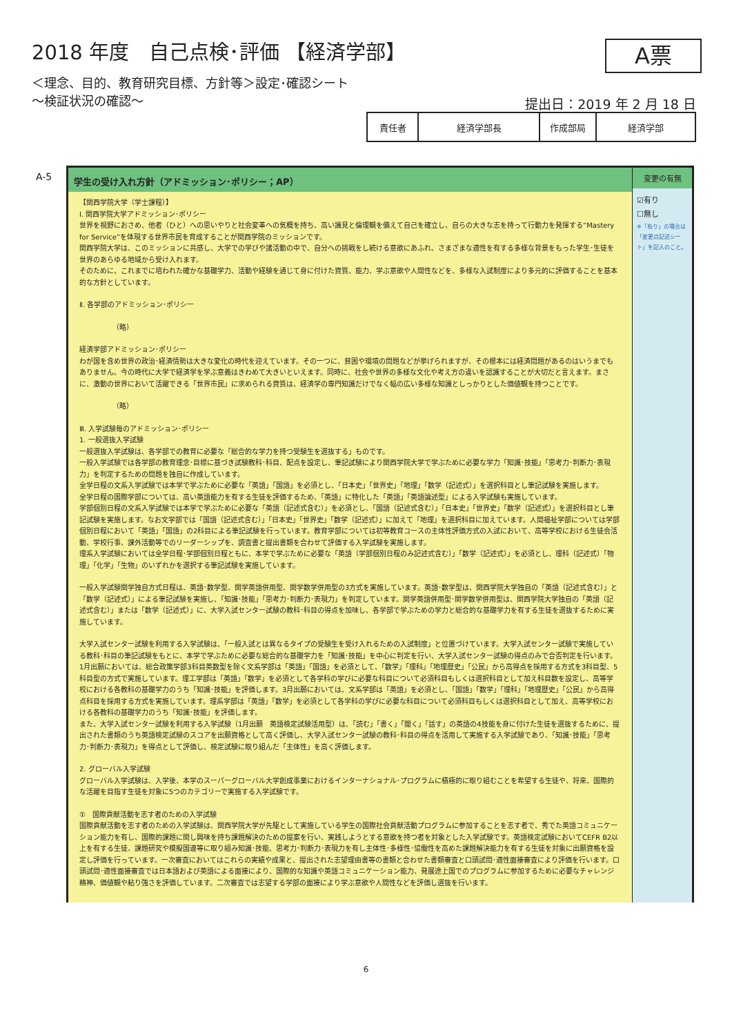2018 年度　自己点検･評価 【経済学部】
＜理念、目的、教育研究目標、方針等＞設定･確認シート
～検証状況の確認～
A票
提出日：2019 年 2 月 18 日
| 責任者 | 経済学部長 | 作成部局 | 経済学部 |
A-5 学生の受け入れ方針（アドミッション･ポリシー；AP）
【関西学院大学（学士課程）】
Ⅰ. 関西学院大学アドミッション･ポリシー
世界を視野におさめ、他者（ひと）への思いやりと社会変革への気概を持ち、高い識見と倫理観を備えて自己を確立し、自らの大きな志を持って行動力を発揮する“Mastery for Service”を体現する世界市民を育成することが関西学院のミッションです。
関西学院大学は、このミッションに共感し、大学での学びや諸活動の中で、自分への挑戦をし続ける意欲にあふれ、さまざまな適性を有する多様な背景をもった学生･生徒を世界のあらゆる地域から受け入れます。
そのために、これまでに培われた確かな基礎学力、活動や経験を通じて身に付けた資質、能力、学ぶ意欲や人間性などを、多様な入試制度により多元的に評価することを基本的な方針としています。
Ⅱ. 各学部のアドミッション･ポリシー
（略）
経済学部アドミッション･ポリシー
わが国を含め世界の政治･経済情勢は大きな変化の時代を迎えています。その一つに、貧困や環境の問題などが挙げられますが、その根本には経済問題があるのはいうまでもありません。今の時代に大学で経済学を学ぶ意義はきわめて大きいといえます。同時に、社会や世界の多様な文化や考え方の違いを認識することが大切だと言えます。まさに、激動の世界において活躍できる「世界市民」に求められる資質は、経済学の専門知識だけでなく幅の広い多様な知識としっかりとした価値観を持つことです。
（略）
Ⅲ. 入学試験毎のアドミッション･ポリシー
1. 一般選抜入学試験
一般選抜入学試験は、各学部での教育に必要な「総合的な学力を持つ受験生を選抜する」ものです。
一般入学試験では各学部の教育理念･目標に基づき試験教科･科目、配点を設定し、筆記試験により関西学院大学で学ぶために必要な学力「知識･技能」「思考力･判断力･表現力」を判定するための問題を独自に作成しています。
全学日程の文系入学試験では本学で学ぶために必要な「英語」「国語」を必須とし、「日本史」「世界史」「地理」「数学（記述式）」を選択科目とし筆記試験を実施します。
全学日程の国際学部については、高い英語能力を有する生徒を評価するため、「英語」に特化した「英語」「英語論述型」による入学試験も実施しています。
学部個別日程の文系入学試験では本学で学ぶために必要な「英語（記述式含む）」を必須とし、「国語（記述式含む）」「日本史」「世界史」「数学（記述式）」を選択科目とし筆記試験を実施します。なお文学部では「国語（記述式含む）」「日本史」「世界史」「数学（記述式）」に加えて「地理」を選択科目に加えています。人間福祉学部については学部個別日程において「英語」「国語」の2科目による筆記試験を行っています。教育学部については初等教育コースの主体性評価方式の入試において、高等学校における生徒会活動、学校行事、課外活動等でのリーダーシップを、調査書と提出書類を合わせて評価する入学試験を実施します。
理系入学試験においては全学日程･学部個別日程ともに、本学で学ぶために必要な「英語（学部個別日程のみ記述式含む）」「数学（記述式）」を必須とし、理科（記述式）「物理」「化学」「生物」のいずれかを選択する筆記試験を実施しています。
一般入学試験関学独自方式日程は、英語･数学型、関学英語併用型、関学数学併用型の3方式を実施しています。英語･数学型は、関西学院大学独自の「英語（記述式含む）」と「数学（記述式）」による筆記試験を実施し、「知識･技能」「思考力･判断力･表現力」を判定しています。関学英語併用型･関学数学併用型は、関西学院大学独自の「英語（記述式含む）」または「数学（記述式）」に、大学入試センター試験の教科･科目の得点を加味し、各学部で学ぶための学力と総合的な基礎学力を有する生徒を選抜するために実施しています。
大学入試センター試験を利用する入学試験は、「一般入試とは異なるタイプの受験生を受け入れるための入試制度」と位置づけています。大学入試センター試験で実施している教科･科目の筆記試験をもとに、本学で学ぶために必要な総合的な基礎学力を「知識･技能」を中心に判定を行い、大学入試センター試験の得点のみで合否判定を行います。1月出願においては、総合政策学部3科目英数型を除く文系学部は「英語」「国語」を必須として、「数学」「理科」「地理歴史」「公民」から高得点を採用する方式を3科目型、5科目型の方式で実施しています。理工学部は「英語」「数学」を必須として各学科の学びに必要な科目について必須科目もしくは選択科目として加え科目数を設定し、高等学校における各教科の基礎学力のうち「知識･技能」を評価します。3月出願においては、文系学部は「英語」を必須とし、「国語」「数学」「理科」「地理歴史」「公民」から高得点科目を採用する方式を実施しています。理系学部は「英語」「数学」を必須として各学科の学びに必要な科目について必須科目もしくは選択科目として加え、高等学校における各教科の基礎学力のうち「知識･技能」を評価します。
また、大学入試センター試験を利用する入学試験（1月出願　英語検定試験活用型）は、「読む」「書く」「聞く」「話す」の英語の4技能を身に付けた生徒を選抜するために、提出された書類のうち英語検定試験のスコアを出願資格として高く評価し、大学入試センター試験の教科･科目の得点を活用して実施する入学試験であり、「知識･技能」「思考力･判断力･表現力」を得点として評価し、検定試験に取り組んだ「主体性」を高く評価します。
2. グローバル入学試験
グローバル入学試験は、入学後、本学のスーパーグローバル大学創成事業におけるインターナショナル･プログラムに積極的に取り組むことを希望する生徒や、将来、国際的な活躍を目指す生徒を対象に5つのカテゴリーで実施する入学試験です。
①　国際貢献活動を志す者のための入学試験
国際貢献活動を志す者のための入学試験は、関西学院大学が先駆として実施している学生の国際社会貢献活動プログラムに参加することを志す者で、秀でた英語コミュニケーション能力を有し、国際的課題に関し興味を持ち課題解決のための提案を行い、実践しようとする意欲を持つ者を対象とした入学試験です。英語検定試験においてCEFR B2以上を有する生徒、課題研究や模擬国連等に取り組み知識･技能、思考力･判断力･表現力を有し主体性･多様性･協働性を高めた課題解決能力を有する生徒を対象に出願資格を設定し評価を行っています。一次審査においてはこれらの実績や成果と、提出された志望理由書等の書類と合わせた書類審査と口頭試問･適性面接審査により評価を行います。口頭試問･適性面接審査では日本語および英語による面接により、国際的な知識や英語コミュニケーション能力、発展途上国でのプログラムに参加するために必要なチャレンジ精神、価値観や粘り強さを評価しています。二次審査では志望する学部の面接により学ぶ意欲や人間性などを評価し選抜を行います。
変更の有無
☑有り
☐無し
※「有り」の場合は「変更点記述シート」を記入のこと。
6